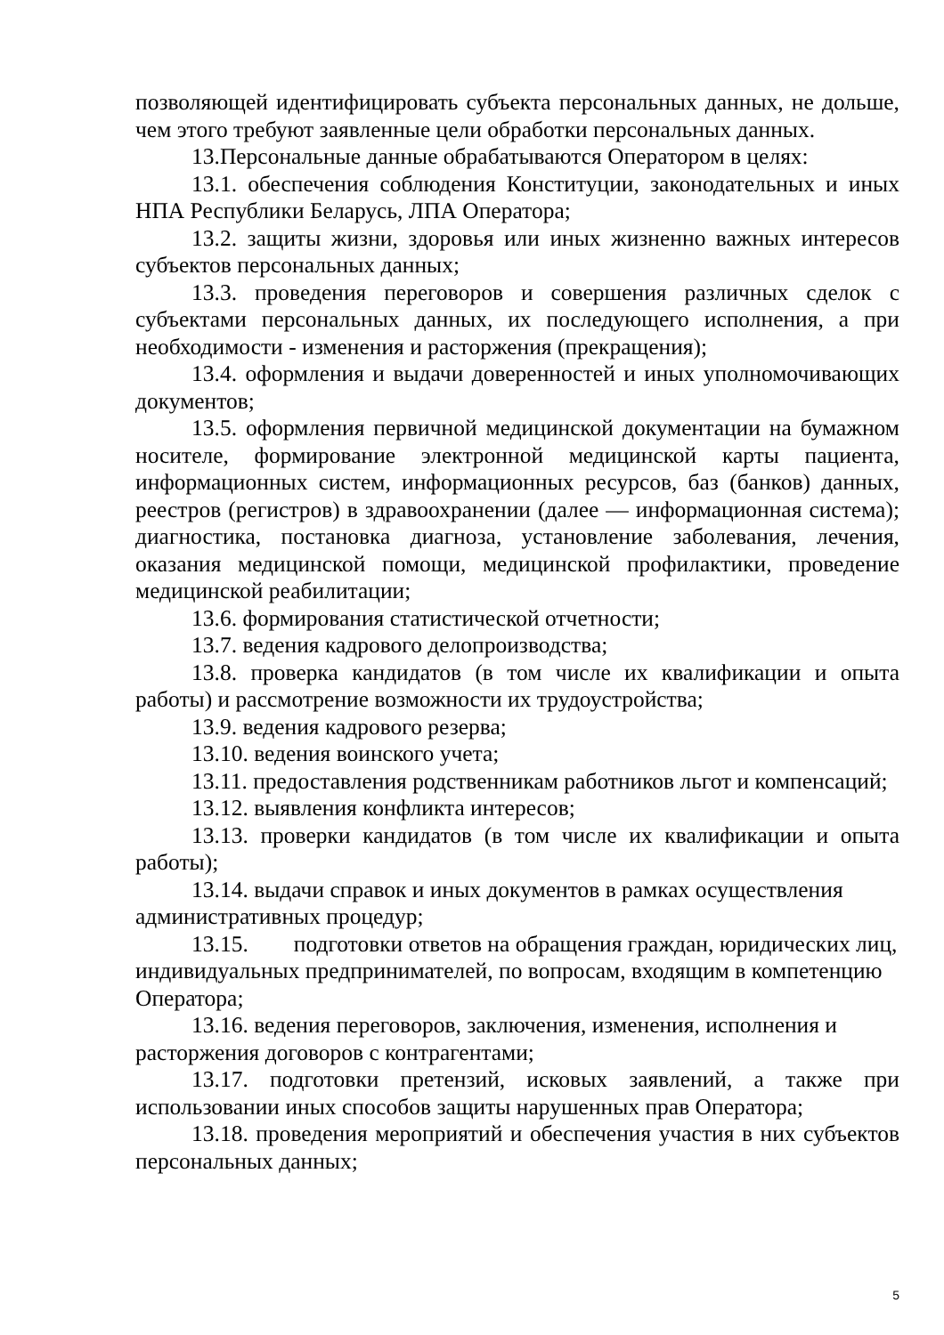позволяющей идентифицировать субъекта персональных данных, не дольше, чем этого требуют заявленные цели обработки персональных данных.
13.Персональные данные обрабатываются Оператором в целях:
13.1. обеспечения соблюдения Конституции, законодательных и иных НПА Республики Беларусь, ЛПА Оператора;
13.2. защиты жизни, здоровья или иных жизненно важных интересов субъектов персональных данных;
13.3. проведения переговоров и совершения различных сделок с субъектами персональных данных, их последующего исполнения, а при необходимости - изменения и расторжения (прекращения);
13.4. оформления и выдачи доверенностей и иных уполномочивающих документов;
13.5. оформления первичной медицинской документации на бумажном носителе, формирование электронной медицинской карты пациента, информационных систем, информационных ресурсов, баз (банков) данных, реестров (регистров) в здравоохранении (далее — информационная система); диагностика, постановка диагноза, установление заболевания, лечения, оказания медицинской помощи, медицинской профилактики, проведение медицинской реабилитации;
13.6. формирования статистической отчетности;
13.7. ведения кадрового делопроизводства;
13.8. проверка кандидатов (в том числе их квалификации и опыта работы) и рассмотрение возможности их трудоустройства;
13.9. ведения кадрового резерва;
13.10. ведения воинского учета;
13.11. предоставления родственникам работников льгот и компенсаций;
13.12. выявления конфликта интересов;
13.13. проверки кандидатов (в том числе их квалификации и опыта работы);
13.14. выдачи справок и иных документов в рамках осуществления административных процедур;
13.15. подготовки ответов на обращения граждан, юридических лиц, индивидуальных предпринимателей, по вопросам, входящим в компетенцию Оператора;
13.16. ведения переговоров, заключения, изменения, исполнения и расторжения договоров с контрагентами;
13.17. подготовки претензий, исковых заявлений, а также при использовании иных способов защиты нарушенных прав Оператора;
13.18. проведения мероприятий и обеспечения участия в них субъектов персональных данных;
5